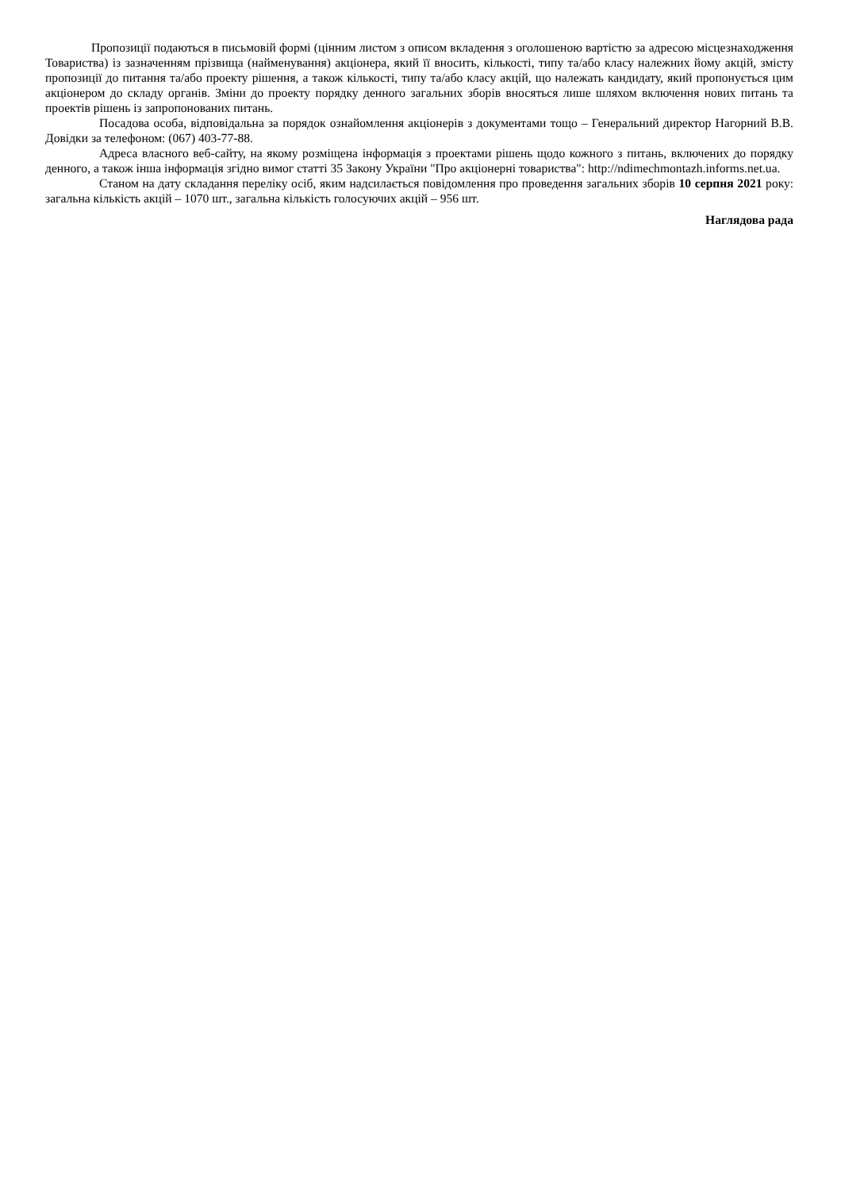Пропозиції подаються в письмовій формі (цінним листом з описом вкладення з оголошеною вартістю за адресою місцезнаходження Товариства) із зазначенням прізвища (найменування) акціонера, який її вносить, кількості, типу та/або класу належних йому акцій, змісту пропозиції до питання та/або проекту рішення, а також кількості, типу та/або класу акцій, що належать кандидату, який пропонується цим акціонером до складу органів. Зміни до проекту порядку денного загальних зборів вносяться лише шляхом включення нових питань та проектів рішень із запропонованих питань.
Посадова особа, відповідальна за порядок ознайомлення акціонерів з документами тощо – Генеральний директор Нагорний В.В. Довідки за телефоном: (067) 403-77-88.
Адреса власного веб-сайту, на якому розміщена інформація з проектами рішень щодо кожного з питань, включених до порядку денного, а також інша інформація згідно вимог статті 35 Закону України "Про акціонерні товариства": http://ndimechmontazh.informs.net.ua.
Станом на дату складання переліку осіб, яким надсилається повідомлення про проведення загальних зборів 10 серпня 2021 року: загальна кількість акцій – 1070 шт., загальна кількість голосуючих акцій – 956 шт.
Наглядова рада